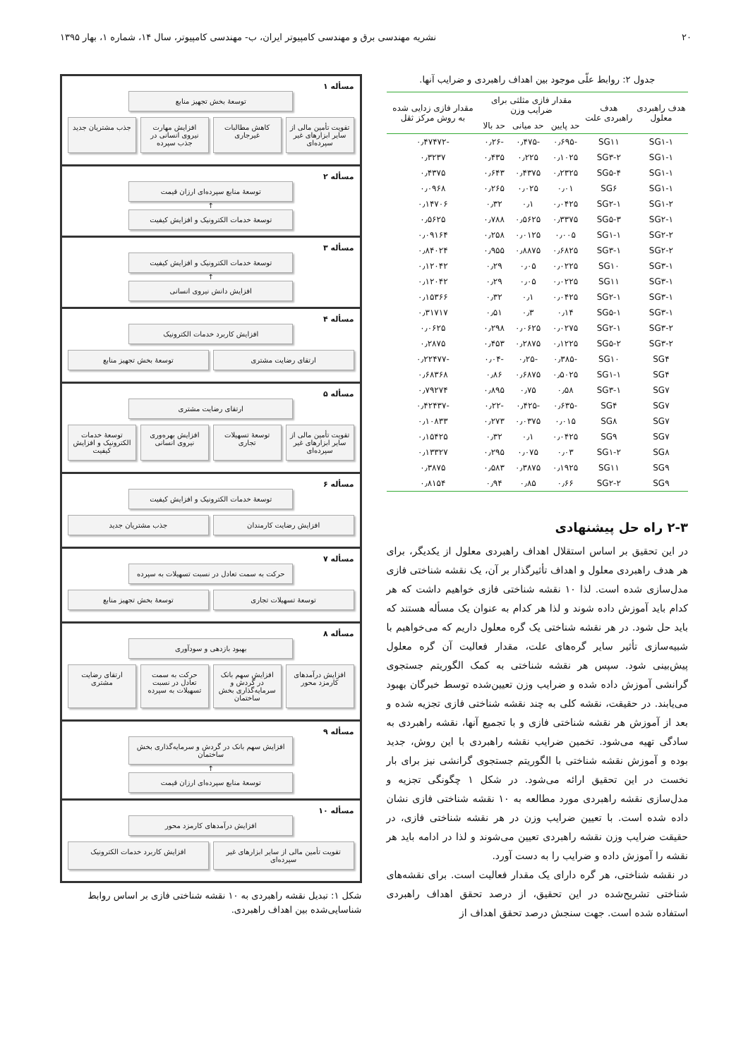۲۰ نشریه مهندسی برق و مهندسی کامپیوتر ایران، ب- مهندسی کامپیوتر، سال ۱۴، شماره ۱، بهار ۱۳۹۵
جدول ۲: روابط علّی موجود بین اهداف راهبردی و ضرایب آنها.
| هدف راهبردی معلول | هدف راهبردی علت | مقدار فازی مثلثی برای ضرایب وزن | | | مقدار فازی زدایی شده به روش مرکز ثقل |
| --- | --- | --- | --- | --- | --- |
| | | حد پایین | حد میانی | حد بالا | |
| SG۱-۱ | SG۱۱ | -۰٫۶۹۵ | -۰٫۴۷۵ | -۰٫۲۶ | -۰٫۴۷۴۷۲ |
| SG۱-۱ | SG۳-۲ | ۰٫۱۰۲۵ | ۰٫۲۲۵ | ۰٫۴۳۵ | ۰٫۳۲۳۷ |
| SG۱-۱ | SG۵-۴ | ۰٫۲۳۲۵ | ۰٫۴۳۷۵ | ۰٫۶۴۳ | ۰٫۴۳۷۵ |
| SG۱-۱ | SG۶ | ۰٫۰۱ | ۰٫۰۲۵ | ۰٫۲۶۵ | ۰٫۰۹۶۸ |
| SG۱-۲ | SG۲-۱ | ۰٫۰۴۲۵ | ۰٫۱ | ۰٫۳۲ | ۰٫۱۴۷۰۶ |
| SG۲-۱ | SG۵-۳ | ۰٫۳۳۷۵ | ۰٫۵۶۲۵ | ۰٫۷۸۸ | ۰٫۵۶۲۵ |
| SG۲-۲ | SG۱-۱ | ۰٫۰۰۵ | ۰٫۰۱۲۵ | ۰٫۲۵۸ | ۰٫۰۹۱۶۴ |
| SG۲-۲ | SG۳-۱ | ۰٫۶۸۲۵ | ۰٫۸۸۷۵ | ۰٫۹۵۵ | ۰٫۸۴۰۲۴ |
| SG۳-۱ | SG۱۰ | ۰٫۰۲۲۵ | ۰٫۰۵ | ۰٫۲۹ | ۰٫۱۲۰۴۲ |
| SG۳-۱ | SG۱۱ | ۰٫۰۲۲۵ | ۰٫۰۵ | ۰٫۲۹ | ۰٫۱۲۰۴۲ |
| SG۳-۱ | SG۲-۱ | ۰٫۰۴۲۵ | ۰٫۱ | ۰٫۳۲ | ۰٫۱۵۳۶۶ |
| SG۳-۱ | SG۵-۱ | ۰٫۱۴ | ۰٫۳ | ۰٫۵۱ | ۰٫۳۱۷۱۷ |
| SG۳-۲ | SG۲-۱ | ۰٫۰۲۷۵ | ۰٫۰۶۲۵ | ۰٫۲۹۸ | ۰٫۰۶۲۵ |
| SG۳-۲ | SG۵-۲ | ۰٫۱۲۲۵ | ۰٫۲۸۷۵ | ۰٫۴۵۳ | ۰٫۲۸۷۵ |
| SG۴ | SG۱۰ | -۰٫۳۸۵ | -۰٫۲۵ | -۰٫۰۴ | -۰٫۲۲۴۷۷ |
| SG۴ | SG۱-۱ | ۰٫۵۰۲۵ | ۰٫۶۸۷۵ | ۰٫۸۶ | ۰٫۶۸۳۶۸ |
| SG۷ | SG۳-۱ | ۰٫۵۸ | ۰٫۷۵ | ۰٫۸۹۵ | ۰٫۷۹۲۷۴ |
| SG۷ | SG۴ | -۰٫۶۳۵ | -۰٫۴۲۵ | -۰٫۲۲ | -۰٫۴۲۴۳۷ |
| SG۷ | SG۸ | ۰٫۰۱۵ | ۰٫۰۳۷۵ | ۰٫۲۷۳ | ۰٫۱۰۸۳۳ |
| SG۷ | SG۹ | ۰٫۰۴۲۵ | ۰٫۱ | ۰٫۳۲ | ۰٫۱۵۴۲۵ |
| SG۸ | SG۱-۲ | ۰٫۰۳ | ۰٫۰۷۵ | ۰٫۲۹۵ | ۰٫۱۳۳۲۷ |
| SG۹ | SG۱۱ | ۰٫۱۹۲۵ | ۰٫۳۸۷۵ | ۰٫۵۸۳ | ۰٫۳۸۷۵ |
| SG۹ | SG۲-۲ | ۰٫۶۶ | ۰٫۸۵ | ۰٫۹۴ | ۰٫۸۱۵۴ |
۲-۳ راه حل پیشنهادی
در این تحقیق بر اساس استقلال اهداف راهبردی معلول از یکدیگر، برای هر هدف راهبردی معلول و اهداف تأثیرگذار بر آن، یک نقشه شناختی فازی مدل‌سازی شده است. لذا ۱۰ نقشه شناختی فازی خواهیم داشت که هر کدام باید آموزش داده شوند و لذا هر کدام به عنوان یک مسأله هستند که باید حل شود. در هر نقشه شناختی یک گره معلول داریم که می‌خواهیم با شبیه‌سازی تأثیر سایر گره‌های علت، مقدار فعالیت آن گره معلول پیش‌بینی شود. سپس هر نقشه شناختی به کمک الگوریتم جستجوی گرانشی آموزش داده شده و ضرایب وزن تعیین‌شده توسط خبرگان بهبود می‌یابند. در حقیقت، نقشه کلی به چند نقشه شناختی فازی تجزیه شده و بعد از آموزش هر نقشه شناختی فازی و با تجمیع آنها، نقشه راهبردی به سادگی تهیه می‌شود. تخمین ضرایب نقشه راهبردی با این روش، جدید بوده و آموزش نقشه شناختی با الگوریتم جستجوی گرانشی نیز برای بار نخست در این تحقیق ارائه می‌شود. در شکل ۱ چگونگی تجزیه و مدل‌سازی نقشه راهبردی مورد مطالعه به ۱۰ نقشه شناختی فازی نشان داده شده است. با تعیین ضرایب وزن در هر نقشه شناختی فازی، در حقیقت ضرایب وزن نقشه راهبردی تعیین می‌شوند و لذا در ادامه باید هر نقشه را آموزش داده و ضرایب را به دست آورد.
در نقشه شناختی، هر گره دارای یک مقدار فعالیت است. برای نقشه‌های شناختی تشریح‌شده در این تحقیق، از درصد تحقق اهداف راهبردی استفاده شده است. جهت سنجش درصد تحقق اهداف از
مسأله ۱
توسعهٔ بخش تجهیز منابع
تقویت تأمین مالی از سایر ابزارهای غیر سپرده‌ای
کاهش مطالبات غیرجاری افزایش مهارت نیروی انسانی در جذب سپرده
جذب مشتریان جدید
مسأله ۲
توسعهٔ منابع سپرده‌ای ارزان قیمت
↑
توسعهٔ خدمات الکترونیک و افزایش کیفیت
مسأله ۳
توسعهٔ خدمات الکترونیک و افزایش کیفیت
↑
افزایش دانش نیروی انسانی
مسأله ۴
افزایش کاربرد خدمات الکترونیک
ارتقای رضایت مشتری توسعهٔ بخش تجهیز منابع
مسأله ۵
ارتقای رضایت مشتری
تقویت تأمین مالی از سایر ابزارهای غیر سپرده‌ای
توسعهٔ تسهیلات تجاری افزایش بهره‌وری نیروی انسانی توسعهٔ خدمات الکترونیک و افزایش کیفیت
مسأله ۶
توسعهٔ خدمات الکترونیک و افزایش کیفیت
افزایش رضایت کارمندان جذب مشتریان جدید
مسأله ۷
حرکت به سمت تعادل در نسبت تسهیلات به سپرده
توسعهٔ تسهیلات تجاری توسعهٔ بخش تجهیز منابع
مسأله ۸
بهبود بازدهی و سودآوری
افزایش درآمدهای کارمزد محور افزایش سهم بانک در گردش و سرمایه‌گذاری بخش ساختمان
حرکت به سمت تعادل در نسبت تسهیلات به سپرده
ارتقای رضایت مشتری
مسأله ۹
افزایش سهم بانک در گردش و سرمایه‌گذاری بخش ساختمان
↑
توسعهٔ منابع سپرده‌ای ارزان قیمت
مسأله ۱۰
افزایش درآمدهای کارمزد محور
تقویت تأمین مالی از سایر ابزارهای غیر سپرده‌ای
افزایش کاربرد خدمات الکترونیک
شکل ۱: تبدیل نقشه راهبردی به ۱۰ نقشه شناختی فازی بر اساس روابط شناسایی‌شده بین اهداف راهبردی.